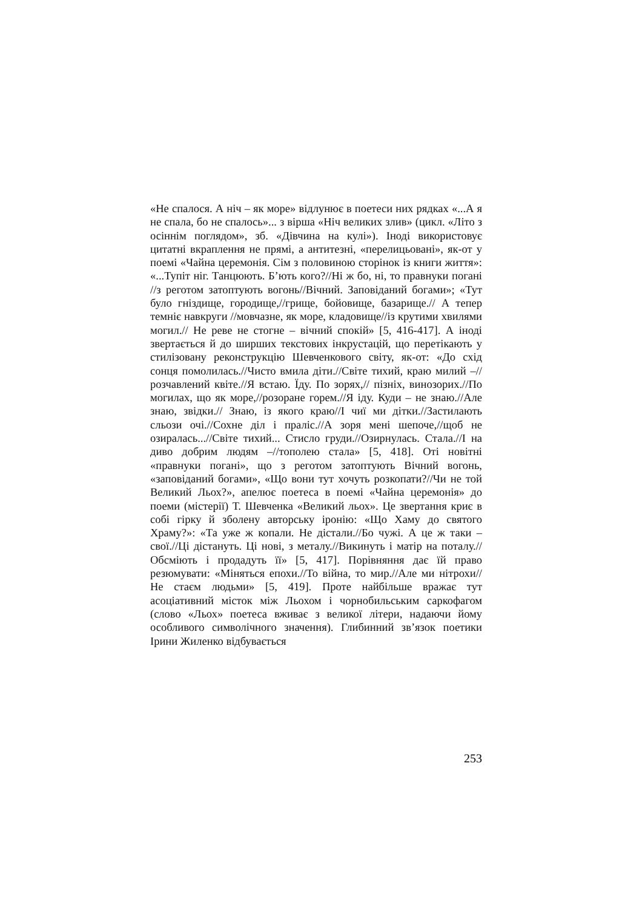«Не спалося. А ніч – як море» відлунює в поетеси них рядках «...А я не спала, бо не спалось»... з вірша «Ніч великих злив» (цикл. «Літо з осіннім поглядом», зб. «Дівчина на кулі»). Іноді використовує цитатні вкраплення не прямі, а антитезні, «перелицьовані», як-от у поемі «Чайна церемонія. Сім з половиною сторінок із книги життя»: «...Тупіт ніг. Танцюють. Б’ють кого?//Ні ж бо, ні, то правнуки погані //з реготом затоптують вогонь//Вічний. Заповіданий богами»; «Тут було гніздище, городище,//грище, бойовище, базарище.// А тепер темніє навкруги //мовчазне, як море, кладовище//із крутими хвилями могил.// Не реве не стогне – вічний спокій» [5, 416-417]. А іноді звертається й до ширших текстових інкрустацій, що перетікають у стилізовану реконструкцію Шевченкового світу, як-от: «До схід сонця помолилась.//Чисто вмила діти.//Світе тихий, краю милий –//розчавлений квіте.//Я встаю. Їду. По зорях,// пізніх, винозорих.//По могилах, що як море,//розоране горем.//Я іду. Куди – не знаю.//Але знаю, звідки.// Знаю, із якого краю//І чиї ми дітки.//Застилають сльози очі.//Сохне діл і праліс.//А зоря мені шепоче,//щоб не озиралась...//Світе тихий... Стисло груди.//Озирнулась. Стала.//І на диво добрим людям –//тополею стала» [5, 418]. Оті новітні «правнуки погані», що з реготом затоптують Вічний вогонь, «заповіданий богами», «Що вони тут хочуть розкопати?//Чи не той Великий Льох?», апелює поетеса в поемі «Чайна церемонія» до поеми (містерії) Т. Шевченка «Великий льох». Це звертання криє в собі гірку й зболену авторську іронію: «Що Хаму до святого Храму?»: «Та уже ж копали. Не дістали.//Бо чужі. А це ж таки – свої.//Ці дістануть. Ці нові, з металу.//Викинуть і матір на поталу.//Обсміють і продадуть її» [5, 417]. Порівняння дає їй право резюмувати: «Міняться епохи.//То війна, то мир.//Але ми нітрохи//Не стаєм людьми» [5, 419]. Проте найбільше вражає тут асоціативний місток між Льохом і чорнобильським саркофагом (слово «Льох» поетеса вживає з великої літери, надаючи йому особливого символічного значення). Глибинний зв’язок поетики Ірини Жиленко відбувається
253